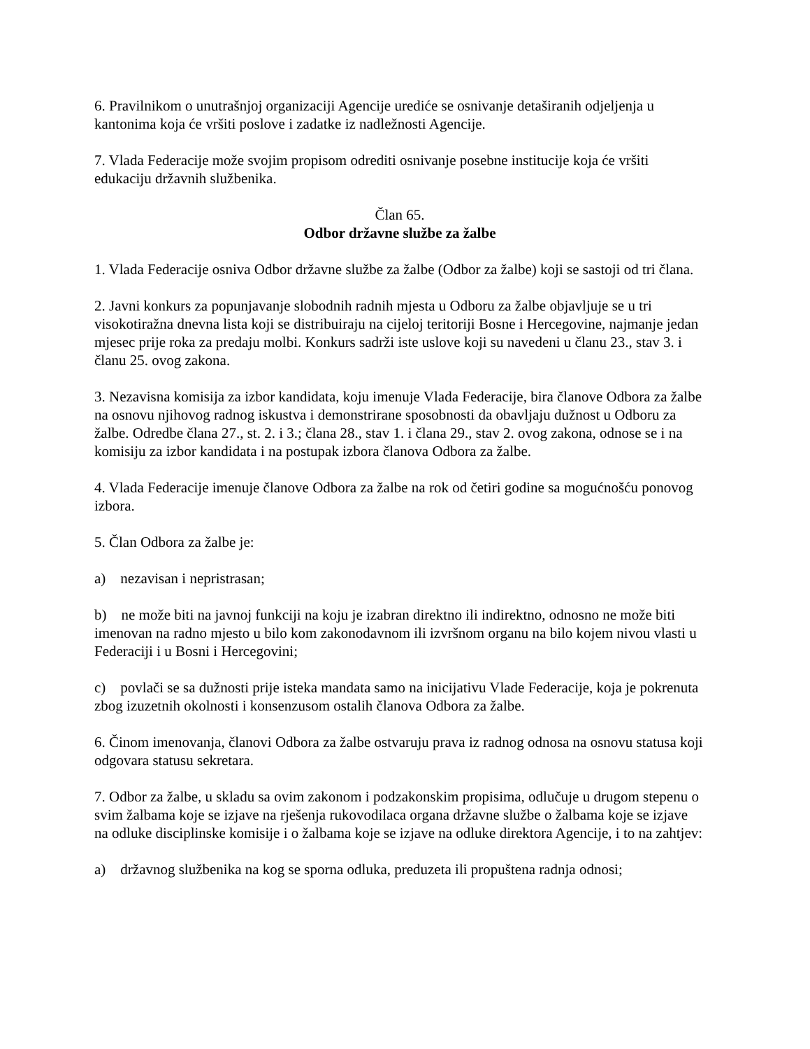6. Pravilnikom o unutrašnjoj organizaciji Agencije urediće se osnivanje detaširanih odjeljenja u kantonima koja će vršiti poslove i zadatke iz nadležnosti Agencije.
7. Vlada Federacije može svojim propisom odrediti osnivanje posebne institucije koja će vršiti edukaciju državnih službenika.
Član 65.
Odbor državne službe za žalbe
1. Vlada Federacije osniva Odbor državne službe za žalbe (Odbor za žalbe) koji se sastoji od tri člana.
2. Javni konkurs za popunjavanje slobodnih radnih mjesta u Odboru za žalbe objavljuje se u tri visokotiražna dnevna lista koji se distribuiraju na cijeloj teritoriji Bosne i Hercegovine, najmanje jedan mjesec prije roka za predaju molbi. Konkurs sadrži iste uslove koji su navedeni u članu 23., stav 3. i članu 25. ovog zakona.
3. Nezavisna komisija za izbor kandidata, koju imenuje Vlada Federacije, bira članove Odbora za žalbe na osnovu njihovog radnog iskustva i demonstrirane sposobnosti da obavljaju dužnost u Odboru za žalbe. Odredbe člana 27., st. 2. i 3.; člana 28., stav 1. i člana 29., stav 2. ovog zakona, odnose se i na komisiju za izbor kandidata i na postupak izbora članova Odbora za žalbe.
4. Vlada Federacije imenuje članove Odbora za žalbe na rok od četiri godine sa mogućnošću ponovog izbora.
5. Član Odbora za žalbe je:
a) nezavisan i nepristrasan;
b) ne može biti na javnoj funkciji na koju je izabran direktno ili indirektno, odnosno ne može biti imenovan na radno mjesto u bilo kom zakonodavnom ili izvršnom organu na bilo kojem nivou vlasti u Federaciji i u Bosni i Hercegovini;
c) povlači se sa dužnosti prije isteka mandata samo na inicijativu Vlade Federacije, koja je pokrenuta zbog izuzetnih okolnosti i konsenzusom ostalih članova Odbora za žalbe.
6. Činom imenovanja, članovi Odbora za žalbe ostvaruju prava iz radnog odnosa na osnovu statusa koji odgovara statusu sekretara.
7. Odbor za žalbe, u skladu sa ovim zakonom i podzakonskim propisima, odlučuje u drugom stepenu o svim žalbama koje se izjave na rješenja rukovodilaca organa državne službe o žalbama koje se izjave na odluke disciplinske komisije i o žalbama koje se izjave na odluke direktora Agencije, i to na zahtjev:
a) državnog službenika na kog se sporna odluka, preduzeta ili propuštena radnja odnosi;